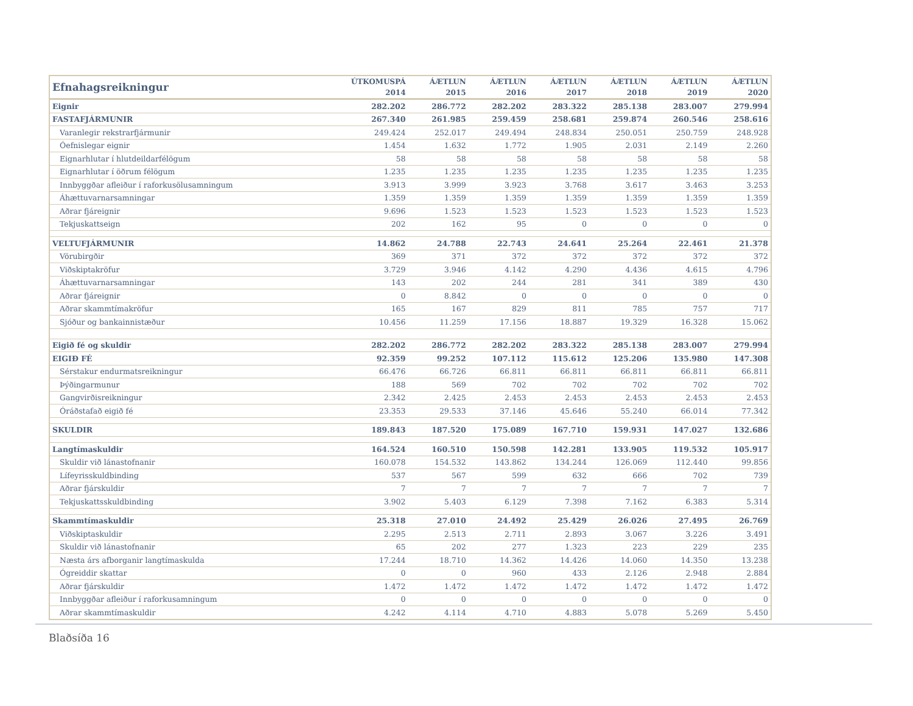| Efnahagsreikningur | ÚTKOMUSPÁ 2014 | ÁÆTLUN 2015 | ÁÆTLUN 2016 | ÁÆTLUN 2017 | ÁÆTLUN 2018 | ÁÆTLUN 2019 | ÁÆTLUN 2020 |
| --- | --- | --- | --- | --- | --- | --- | --- |
| Eignir | 282.202 | 286.772 | 282.202 | 283.322 | 285.138 | 283.007 | 279.994 |
| FASTAFJÁRMUNIR | 267.340 | 261.985 | 259.459 | 258.681 | 259.874 | 260.546 | 258.616 |
| Varanlegir rekstrarfjármunir | 249.424 | 252.017 | 249.494 | 248.834 | 250.051 | 250.759 | 248.928 |
| Óefnislegar eignir | 1.454 | 1.632 | 1.772 | 1.905 | 2.031 | 2.149 | 2.260 |
| Eignarhlutar í hlutdeildarfélögum | 58 | 58 | 58 | 58 | 58 | 58 | 58 |
| Eignarhlutar í öðrum félögum | 1.235 | 1.235 | 1.235 | 1.235 | 1.235 | 1.235 | 1.235 |
| Innbyggðar afleiður í raforkusölusamningum | 3.913 | 3.999 | 3.923 | 3.768 | 3.617 | 3.463 | 3.253 |
| Áhættuvarnarsamningar | 1.359 | 1.359 | 1.359 | 1.359 | 1.359 | 1.359 | 1.359 |
| Aðrar fjáreignir | 9.696 | 1.523 | 1.523 | 1.523 | 1.523 | 1.523 | 1.523 |
| Tekjuskattseign | 202 | 162 | 95 | 0 | 0 | 0 | 0 |
| VELTUFJÁRMUNIR | 14.862 | 24.788 | 22.743 | 24.641 | 25.264 | 22.461 | 21.378 |
| Vörubirgðir | 369 | 371 | 372 | 372 | 372 | 372 | 372 |
| Viðskiptakröfur | 3.729 | 3.946 | 4.142 | 4.290 | 4.436 | 4.615 | 4.796 |
| Áhættuvarnarsamningar | 143 | 202 | 244 | 281 | 341 | 389 | 430 |
| Aðrar fjáreignir | 0 | 8.842 | 0 | 0 | 0 | 0 | 0 |
| Aðrar skammtímakröfur | 165 | 167 | 829 | 811 | 785 | 757 | 717 |
| Sjóður og bankainnistæður | 10.456 | 11.259 | 17.156 | 18.887 | 19.329 | 16.328 | 15.062 |
| Eigið fé og skuldir | 282.202 | 286.772 | 282.202 | 283.322 | 285.138 | 283.007 | 279.994 |
| EIGIÐ FÉ | 92.359 | 99.252 | 107.112 | 115.612 | 125.206 | 135.980 | 147.308 |
| Sérstakur endurmatsreikningur | 66.476 | 66.726 | 66.811 | 66.811 | 66.811 | 66.811 | 66.811 |
| Þýðingarmunur | 188 | 569 | 702 | 702 | 702 | 702 | 702 |
| Gangvirðisreikningur | 2.342 | 2.425 | 2.453 | 2.453 | 2.453 | 2.453 | 2.453 |
| Óráðstafað eigið fé | 23.353 | 29.533 | 37.146 | 45.646 | 55.240 | 66.014 | 77.342 |
| SKULDIR | 189.843 | 187.520 | 175.089 | 167.710 | 159.931 | 147.027 | 132.686 |
| Langtímaskuldir | 164.524 | 160.510 | 150.598 | 142.281 | 133.905 | 119.532 | 105.917 |
| Skuldir við lánastofnanir | 160.078 | 154.532 | 143.862 | 134.244 | 126.069 | 112.440 | 99.856 |
| Lífeyrisskuldbinding | 537 | 567 | 599 | 632 | 666 | 702 | 739 |
| Aðrar fjárskuldir | 7 | 7 | 7 | 7 | 7 | 7 | 7 |
| Tekjuskattsskuldbinding | 3.902 | 5.403 | 6.129 | 7.398 | 7.162 | 6.383 | 5.314 |
| Skammtímaskuldir | 25.318 | 27.010 | 24.492 | 25.429 | 26.026 | 27.495 | 26.769 |
| Viðskiptaskuldir | 2.295 | 2.513 | 2.711 | 2.893 | 3.067 | 3.226 | 3.491 |
| Skuldir við lánastofnanir | 65 | 202 | 277 | 1.323 | 223 | 229 | 235 |
| Næsta árs afborganir langtímaskulda | 17.244 | 18.710 | 14.362 | 14.426 | 14.060 | 14.350 | 13.238 |
| Ógreiddir skattar | 0 | 0 | 960 | 433 | 2.126 | 2.948 | 2.884 |
| Aðrar fjárskuldir | 1.472 | 1.472 | 1.472 | 1.472 | 1.472 | 1.472 | 1.472 |
| Innbyggðar afleiður í raforkusamningum | 0 | 0 | 0 | 0 | 0 | 0 | 0 |
| Aðrar skammtímaskuldir | 4.242 | 4.114 | 4.710 | 4.883 | 5.078 | 5.269 | 5.450 |
Blaðsíða 16